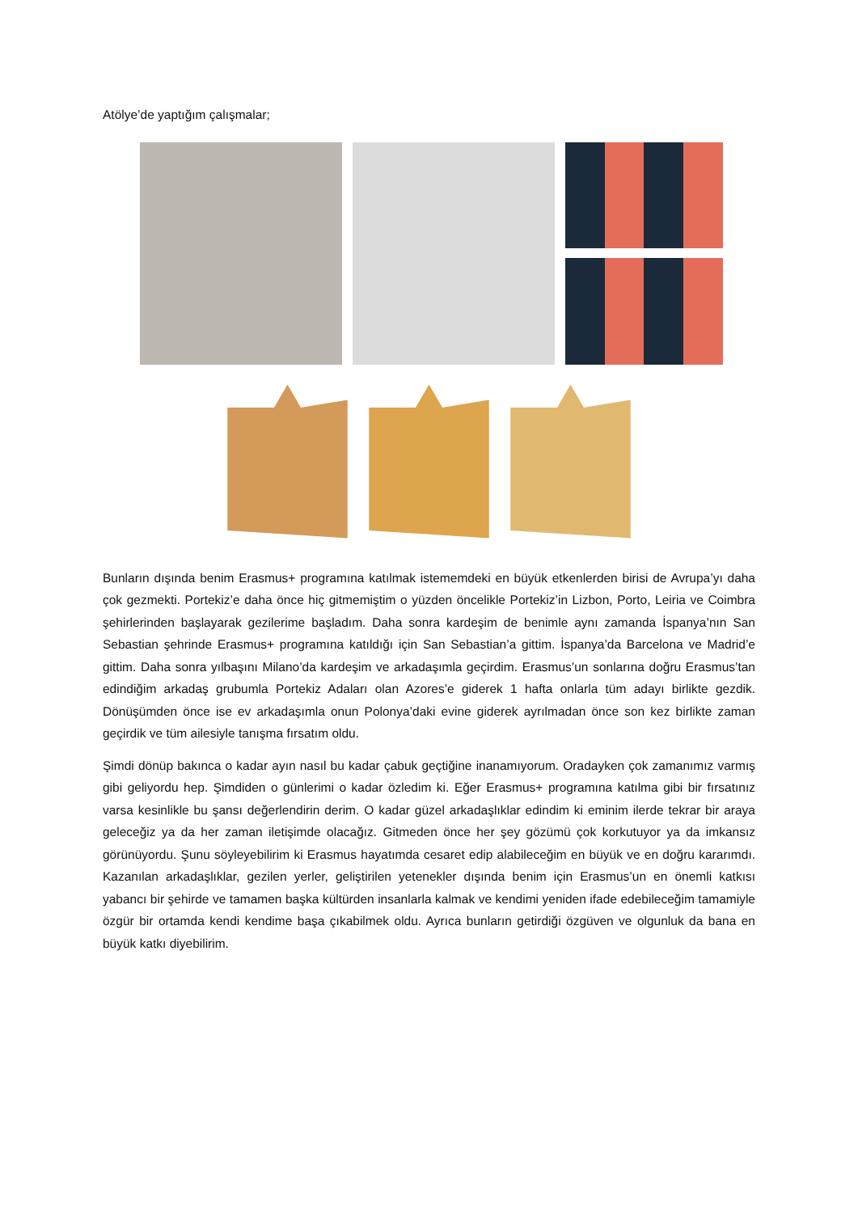Atölye’de yaptığım çalışmalar;
Bunların dışında benim Erasmus+ programına katılmak istememdeki en büyük etkenlerden birisi de Avrupa’yı daha çok gezmekti. Portekiz’e daha önce hiç gitmemiştim o yüzden öncelikle Portekiz’in Lizbon, Porto, Leiria ve Coimbra şehirlerinden başlayarak gezilerime başladım. Daha sonra kardeşim de benimle aynı zamanda İspanya’nın San Sebastian şehrinde Erasmus+ programına katıldığı için San Sebastian’a gittim. İspanya’da Barcelona ve Madrid’e gittim. Daha sonra yılbaşını Milano’da kardeşim ve arkadaşımla geçirdim. Erasmus’un sonlarına doğru Erasmus’tan edindiğim arkadaş grubumla Portekiz Adaları olan Azores’e giderek 1 hafta onlarla tüm adayı birlikte gezdik. Dönüşümden önce ise ev arkadaşımla onun Polonya’daki evine giderek ayrılmadan önce son kez birlikte zaman geçirdik ve tüm ailesiyle tanışma fırsatım oldu.
Şimdi dönüp bakınca o kadar ayın nasıl bu kadar çabuk geçtiğine inanamıyorum. Oradayken çok zamanımız varmış gibi geliyordu hep. Şimdiden o günlerimi o kadar özledim ki. Eğer Erasmus+ programına katılma gibi bir fırsatınız varsa kesinlikle bu şansı değerlendirin derim. O kadar güzel arkadaşlıklar edindim ki eminim ilerde tekrar bir araya geleceğiz ya da her zaman iletişimde olacağız. Gitmeden önce her şey gözümü çok korkutuyor ya da imkansız görünüyordu. Şunu söyleyebilirim ki Erasmus hayatımda cesaret edip alabileceğim en büyük ve en doğru kararımdı. Kazanılan arkadaşlıklar, gezilen yerler, geliştirilen yetenekler dışında benim için Erasmus’un en önemli katkısı yabancı bir şehirde ve tamamen başka kültürden insanlarla kalmak ve kendimi yeniden ifade edebileceğim tamamiyle özgür bir ortamda kendi kendime başa çıkabilmek oldu. Ayrıca bunların getirdiği özgüven ve olgunluk da bana en büyük katkı diyebilirim.